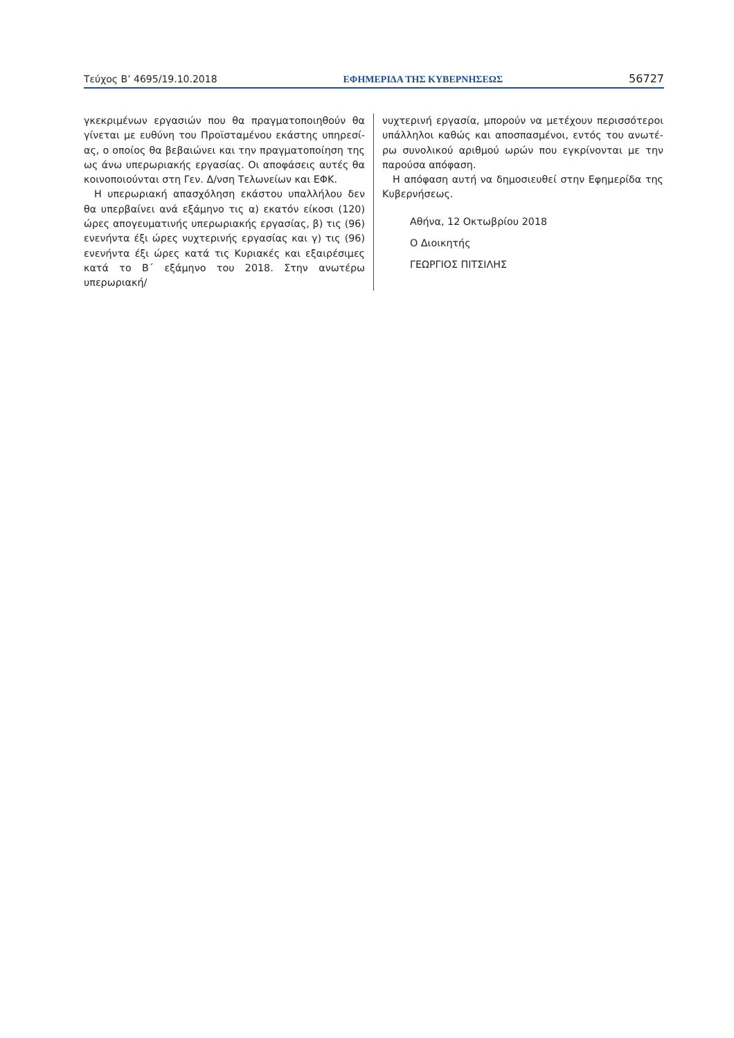Τεύχος Β’ 4695/19.10.2018 ΕΦΗΜΕΡΙΔΑ ΤΗΣ ΚΥΒΕΡΝΗΣΕΩΣ 56727
γκεκριμένων εργασιών που θα πραγματοποιηθούν θα γίνεται με ευθύνη του Προϊσταμένου εκάστης υπηρεσί-ας, ο οποίος θα βεβαιώνει και την πραγματοποίηση της ως άνω υπερωριακής εργασίας. Οι αποφάσεις αυτές θα κοινοποιούνται στη Γεν. Δ/νση Τελωνείων και ΕΦΚ.
Η υπερωριακή απασχόληση εκάστου υπαλλήλου δεν θα υπερβαίνει ανά εξάμηνο τις α) εκατόν είκοσι (120) ώρες απογευματινής υπερωριακής εργασίας, β) τις (96) ενενήντα έξι ώρες νυχτερινής εργασίας και γ) τις (96) ενενήντα έξι ώρες κατά τις Κυριακές και εξαιρέσιμες κατά το Β΄ εξάμηνο του 2018. Στην ανωτέρω υπερωριακή/
νυχτερινή εργασία, μπορούν να μετέχουν περισσότεροι υπάλληλοι καθώς και αποσπασμένοι, εντός του ανωτέ-ρω συνολικού αριθμού ωρών που εγκρίνονται με την παρούσα απόφαση.
Η απόφαση αυτή να δημοσιευθεί στην Εφημερίδα της Κυβερνήσεως.
Αθήνα, 12 Οκτωβρίου 2018
Ο Διοικητής
ΓΕΩΡΓΙΟΣ ΠΙΤΣΙΛΗΣ